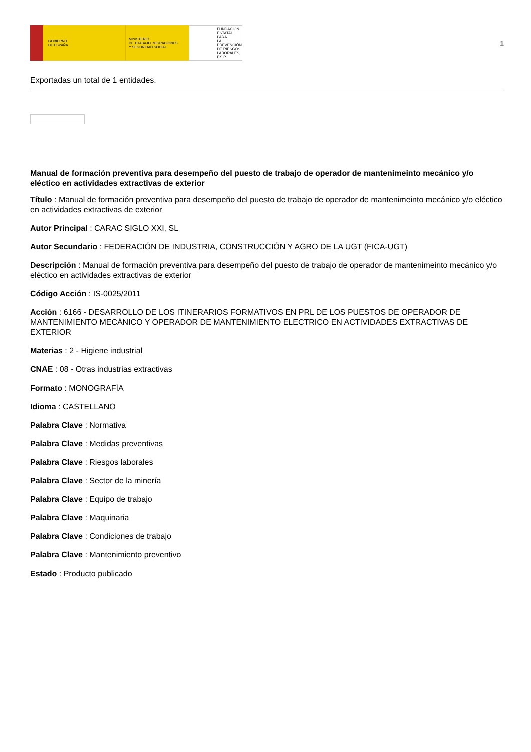GOBIERNO
DE ESPAÑA
MINISTERIO
DE TRABAJO, MIGRACIONES
Y SEGURIDAD SOCIAL
FUNDACIÓN
ESTATAL PARA
LA PREVENCIÓN
DE RIESGOS
LABORALES, F.S.P.
1
Exportadas un total de 1 entidades.
Manual de formación preventiva para desempeño del puesto de trabajo de operador de mantenimeinto mecánico y/o eléctico en actividades extractivas de exterior
Título : Manual de formación preventiva para desempeño del puesto de trabajo de operador de mantenimeinto mecánico y/o eléctico en actividades extractivas de exterior
Autor Principal : CARAC SIGLO XXI, SL
Autor Secundario : FEDERACIÓN DE INDUSTRIA, CONSTRUCCIÓN Y AGRO DE LA UGT (FICA-UGT)
Descripción : Manual de formación preventiva para desempeño del puesto de trabajo de operador de mantenimeinto mecánico y/o eléctico en actividades extractivas de exterior
Código Acción : IS-0025/2011
Acción : 6166 - DESARROLLO DE LOS ITINERARIOS FORMATIVOS EN PRL DE LOS PUESTOS DE OPERADOR DE MANTENIMIENTO MECÁNICO Y OPERADOR DE MANTENIMIENTO ELECTRICO EN ACTIVIDADES EXTRACTIVAS DE EXTERIOR
Materias : 2 - Higiene industrial
CNAE : 08 - Otras industrias extractivas
Formato : MONOGRAFÍA
Idioma : CASTELLANO
Palabra Clave : Normativa
Palabra Clave : Medidas preventivas
Palabra Clave : Riesgos laborales
Palabra Clave : Sector de la minería
Palabra Clave : Equipo de trabajo
Palabra Clave : Maquinaria
Palabra Clave : Condiciones de trabajo
Palabra Clave : Mantenimiento preventivo
Estado : Producto publicado